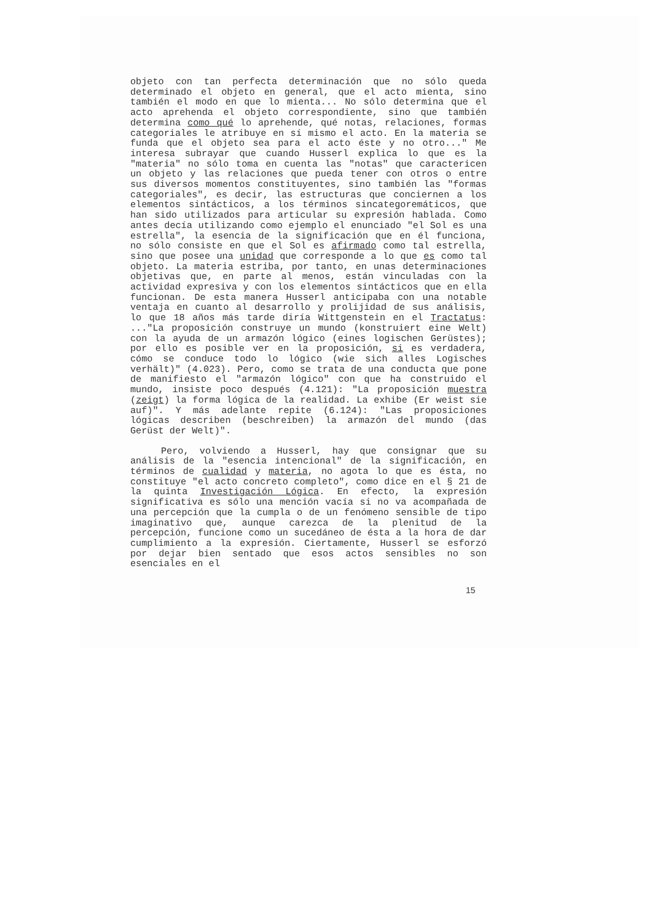objeto con tan perfecta determinación que no sólo queda determinado el objeto en general, que el acto mienta, sino también el modo en que lo mienta... No sólo determina que el acto aprehenda el objeto correspondiente, sino que también determina como qué lo aprehende, qué notas, relaciones, formas categoriales le atribuye en sí mismo el acto. En la materia se funda que el objeto sea para el acto éste y no otro..." Me interesa subrayar que cuando Husserl explica lo que es la "materia" no sólo toma en cuenta las "notas" que caractericen un objeto y las relaciones que pueda tener con otros o entre sus diversos momentos constituyentes, sino también las "formas categoriales", es decir, las estructuras que conciernen a los elementos sintácticos, a los términos sincategoremáticos, que han sido utilizados para articular su expresión hablada. Como antes decía utilizando como ejemplo el enunciado "el Sol es una estrella", la esencia de la significación que en él funciona, no sólo consiste en que el Sol es afirmado como tal estrella, sino que posee una unidad que corresponde a lo que es como tal objeto. La materia estriba, por tanto, en unas determinaciones objetivas que, en parte al menos, están vinculadas con la actividad expresiva y con los elementos sintácticos que en ella funcionan. De esta manera Husserl anticipaba con una notable ventaja en cuanto al desarrollo y prolijidad de sus análisis, lo que 18 años más tarde diría Wittgenstein en el Tractatus: ..."La proposición construye un mundo (konstruiert eine Welt) con la ayuda de un armazón lógico (eines logischen Gerüstes); por ello es posible ver en la proposición, si es verdadera, cómo se conduce todo lo lógico (wie sich alles Logisches verhält)" (4.023). Pero, como se trata de una conducta que pone de manifiesto el "armazón lógico" con que ha construido el mundo, insiste poco después (4.121): "La proposición muestra (zeigt) la forma lógica de la realidad. La exhibe (Er weist sie auf)". Y más adelante repite (6.124): "Las proposiciones lógicas describen (beschreiben) la armazón del mundo (das Gerüst der Welt)".
Pero, volviendo a Husserl, hay que consignar que su análisis de la "esencia intencional" de la significación, en términos de cualidad y materia, no agota lo que es ésta, no constituye "el acto concreto completo", como dice en el § 21 de la quinta Investigación Lógica. En efecto, la expresión significativa es sólo una mención vacía si no va acompañada de una percepción que la cumpla o de un fenómeno sensible de tipo imaginativo que, aunque carezca de la plenitud de la percepción, funcione como un sucedáneo de ésta a la hora de dar cumplimiento a la expresión. Ciertamente, Husserl se esforzó por dejar bien sentado que esos actos sensibles no son esenciales en el
15